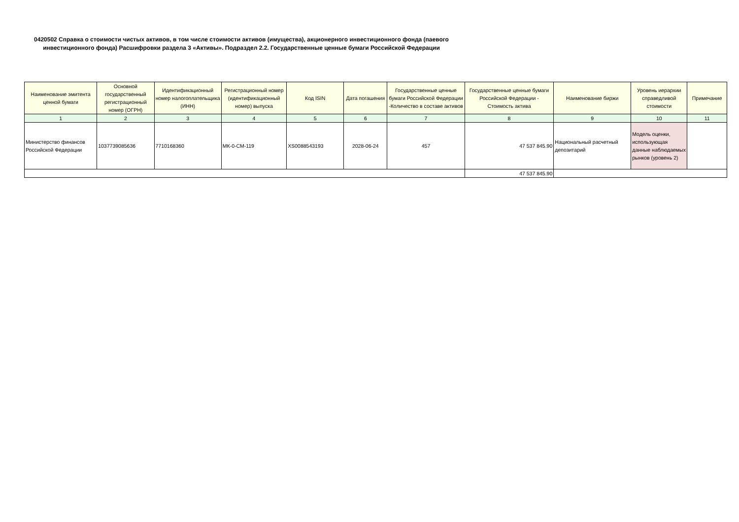0420502 Справка о стоимости чистых активов, в том числе стоимости активов (имущества), акционерного инвестиционного фонда (паевого инвестиционного фонда) Расшифровки раздела 3 «Активы». Подраздел 2.2. Государственные ценные бумаги Российской Федерации
| Наименование эмитента ценной бумаги | Основной государственный регистрационный номер (ОГРН) | Идентификационный номер налогоплательщика (ИНН) | Регистрационный номер (идентификационный номер) выпуска | Код ISIN | Дата погашения | Государственные ценные бумаги Российской Федерации -Количество в составе активов | Государственные ценные бумаги Российской Федерации - Стоимость актива | Наименование биржи | Уровень иерархии справедливой стоимости | Примечание |
| --- | --- | --- | --- | --- | --- | --- | --- | --- | --- | --- |
| 1 | 2 | 3 | 4 | 5 | 6 | 7 | 8 | 9 | 10 | 11 |
| Министерство финансов Российской Федерации | 1037739085636 | 7710168360 | МК-0-СМ-119 | XS0088543193 | 2028-06-24 | 457 | 47 537 845.90 | Национальный расчетный депозитарий | Модель оценки, использующая данные наблюдаемых рынков (уровень 2) | |
| | | | | | | | 47 537 845.90 | | | |